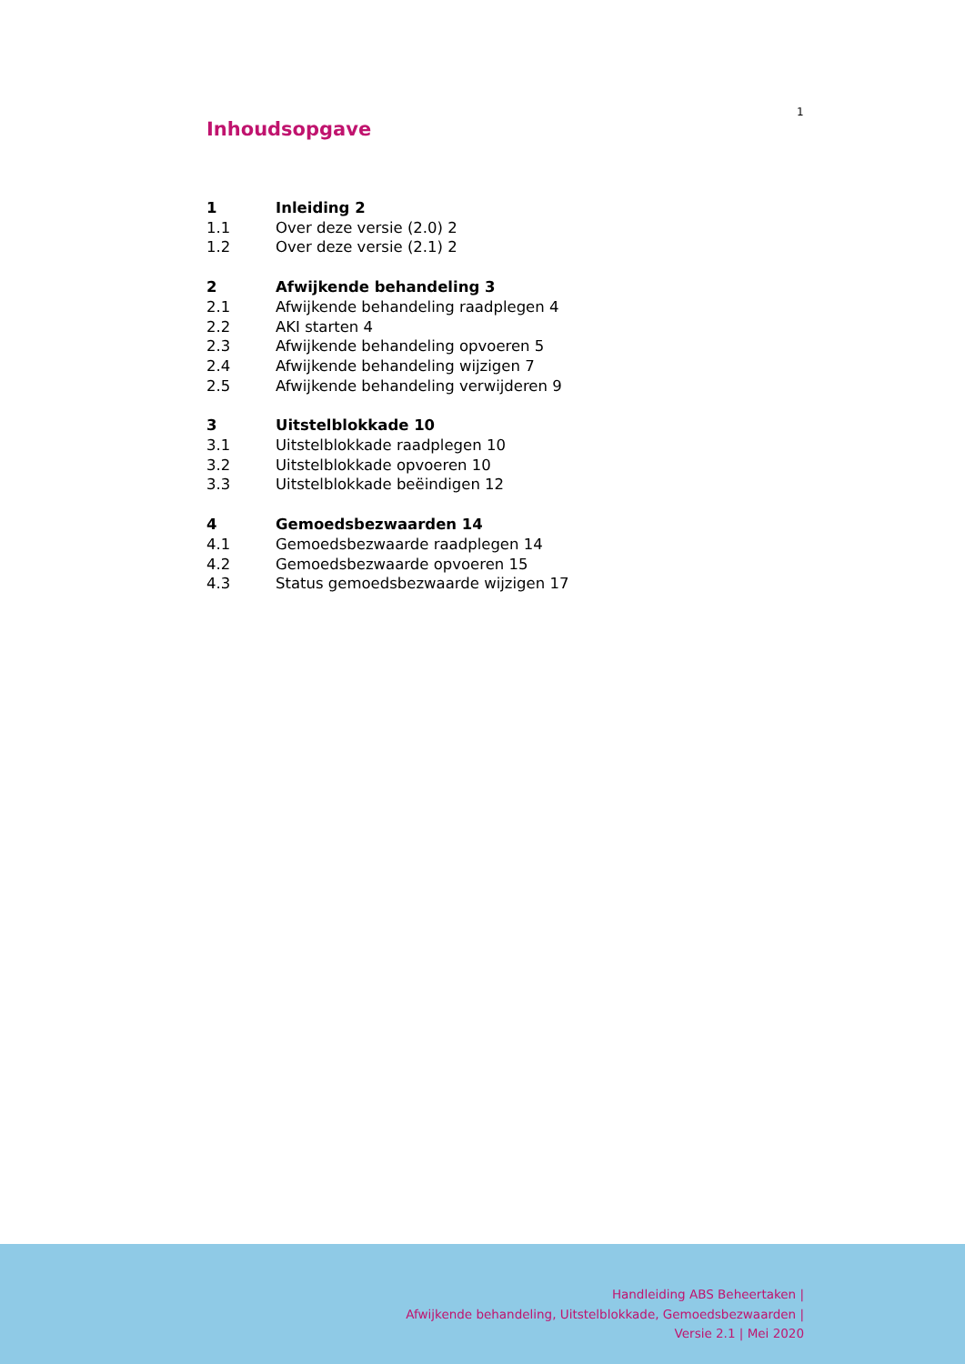1
Inhoudsopgave
1 Inleiding 2
1.1 Over deze versie (2.0) 2
1.2 Over deze versie (2.1) 2
2 Afwijkende behandeling 3
2.1 Afwijkende behandeling raadplegen 4
2.2 AKI starten 4
2.3 Afwijkende behandeling opvoeren 5
2.4 Afwijkende behandeling wijzigen 7
2.5 Afwijkende behandeling verwijderen 9
3 Uitstelblokkade 10
3.1 Uitstelblokkade raadplegen 10
3.2 Uitstelblokkade opvoeren 10
3.3 Uitstelblokkade beëindigen 12
4 Gemoedsbezwaarden 14
4.1 Gemoedsbezwaarde raadplegen 14
4.2 Gemoedsbezwaarde opvoeren 15
4.3 Status gemoedsbezwaarde wijzigen 17
Handleiding ABS Beheertaken |
Afwijkende behandeling, Uitstelblokkade, Gemoedsbezwaarden |
Versie 2.1 | Mei 2020